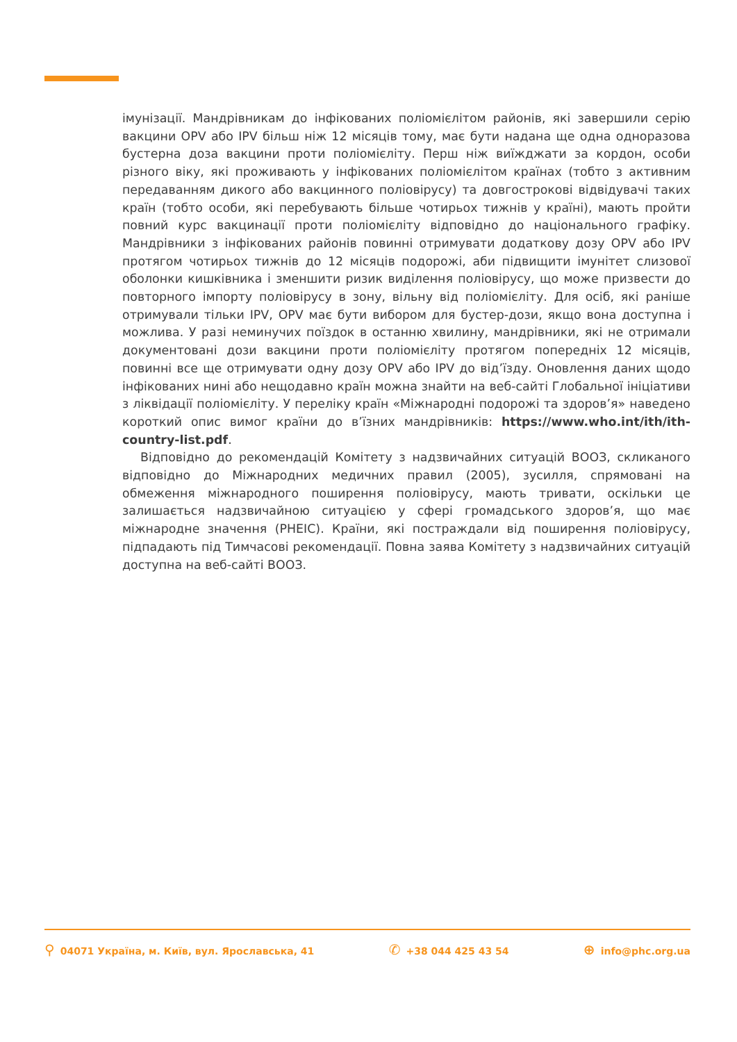імунізації. Мандрівникам до інфікованих поліомієлітом районів, які завершили серію вакцини OPV або IPV більш ніж 12 місяців тому, має бути надана ще одна одноразова бустерна доза вакцини проти поліомієліту. Перш ніж виїжджати за кордон, особи різного віку, які проживають у інфікованих поліомієлітом країнах (тобто з активним передаванням дикого або вакцинного поліовірусу) та довгострокові відвідувачі таких країн (тобто особи, які перебувають більше чотирьох тижнів у країні), мають пройти повний курс вакцинації проти поліомієліту відповідно до національного графіку. Мандрівники з інфікованих районів повинні отримувати додаткову дозу OPV або IPV протягом чотирьох тижнів до 12 місяців подорожі, аби підвищити імунітет слизової оболонки кишківника і зменшити ризик виділення поліовірусу, що може призвести до повторного імпорту поліовірусу в зону, вільну від поліомієліту. Для осіб, які раніше отримували тільки IPV, OPV має бути вибором для бустер-дози, якщо вона доступна і можлива. У разі неминучих поїздок в останню хвилину, мандрівники, які не отримали документовані дози вакцини проти поліомієліту протягом попередніх 12 місяців, повинні все ще отримувати одну дозу OPV або IPV до від’їзду. Оновлення даних щодо інфікованих нині або нещодавно країн можна знайти на веб-сайті Глобальної ініціативи з ліквідації поліомієліту. У переліку країн «Міжнародні подорожі та здоров’я» наведено короткий опис вимог країни до в’їзних мандрівників: https://www.who.int/ith/ith-country-list.pdf.
Відповідно до рекомендацій Комітету з надзвичайних ситуацій ВООЗ, скликаного відповідно до Міжнародних медичних правил (2005), зусилля, спрямовані на обмеження міжнародного поширення поліовірусу, мають тривати, оскільки це залишається надзвичайною ситуацією у сфері громадського здоров’я, що має міжнародне значення (PHEIC). Країни, які постраждали від поширення поліовірусу, підпадають під Тимчасові рекомендації. Повна заява Комітету з надзвичайних ситуацій доступна на веб-сайті ВООЗ.
⚲ 04071 Україна, м. Київ, вул. Ярославська, 41 ✆ +38 044 425 43 54 ⊕ info@phc.org.ua